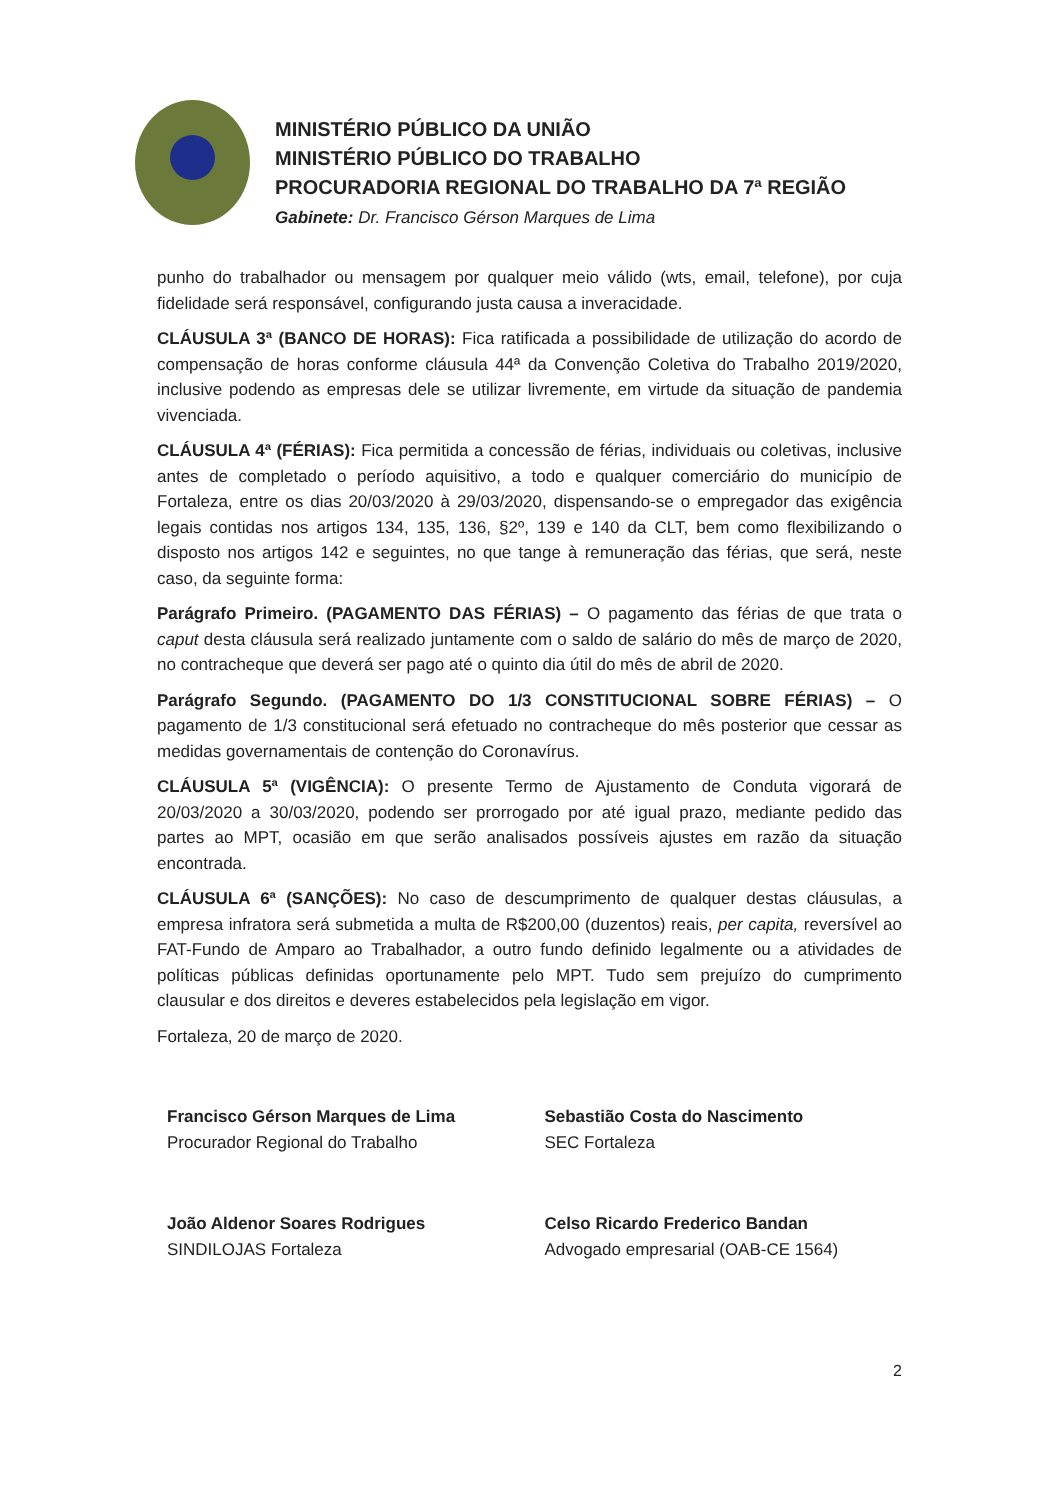MINISTÉRIO PÚBLICO DA UNIÃO
MINISTÉRIO PÚBLICO DO TRABALHO
PROCURADORIA REGIONAL DO TRABALHO DA 7ª REGIÃO
Gabinete: Dr. Francisco Gérson Marques de Lima
punho do trabalhador ou mensagem por qualquer meio válido (wts, email, telefone), por cuja fidelidade será responsável, configurando justa causa a inveracidade.
CLÁUSULA 3ª (BANCO DE HORAS): Fica ratificada a possibilidade de utilização do acordo de compensação de horas conforme cláusula 44ª da Convenção Coletiva do Trabalho 2019/2020, inclusive podendo as empresas dele se utilizar livremente, em virtude da situação de pandemia vivenciada.
CLÁUSULA 4ª (FÉRIAS): Fica permitida a concessão de férias, individuais ou coletivas, inclusive antes de completado o período aquisitivo, a todo e qualquer comerciário do município de Fortaleza, entre os dias 20/03/2020 à 29/03/2020, dispensando-se o empregador das exigência legais contidas nos artigos 134, 135, 136, §2º, 139 e 140 da CLT, bem como flexibilizando o disposto nos artigos 142 e seguintes, no que tange à remuneração das férias, que será, neste caso, da seguinte forma:
Parágrafo Primeiro. (PAGAMENTO DAS FÉRIAS) – O pagamento das férias de que trata o caput desta cláusula será realizado juntamente com o saldo de salário do mês de março de 2020, no contracheque que deverá ser pago até o quinto dia útil do mês de abril de 2020.
Parágrafo Segundo. (PAGAMENTO DO 1/3 CONSTITUCIONAL SOBRE FÉRIAS) – O pagamento de 1/3 constitucional será efetuado no contracheque do mês posterior que cessar as medidas governamentais de contenção do Coronavírus.
CLÁUSULA 5ª (VIGÊNCIA): O presente Termo de Ajustamento de Conduta vigorará de 20/03/2020 a 30/03/2020, podendo ser prorrogado por até igual prazo, mediante pedido das partes ao MPT, ocasião em que serão analisados possíveis ajustes em razão da situação encontrada.
CLÁUSULA 6ª (SANÇÕES): No caso de descumprimento de qualquer destas cláusulas, a empresa infratora será submetida a multa de R$200,00 (duzentos) reais, per capita, reversível ao FAT-Fundo de Amparo ao Trabalhador, a outro fundo definido legalmente ou a atividades de políticas públicas definidas oportunamente pelo MPT. Tudo sem prejuízo do cumprimento clausular e dos direitos e deveres estabelecidos pela legislação em vigor.
Fortaleza, 20 de março de 2020.
Francisco Gérson Marques de Lima
Procurador Regional do Trabalho
Sebastião Costa do Nascimento
SEC Fortaleza
João Aldenor Soares Rodrigues
SINDILOJAS Fortaleza
Celso Ricardo Frederico Bandan
Advogado empresarial (OAB-CE 1564)
2